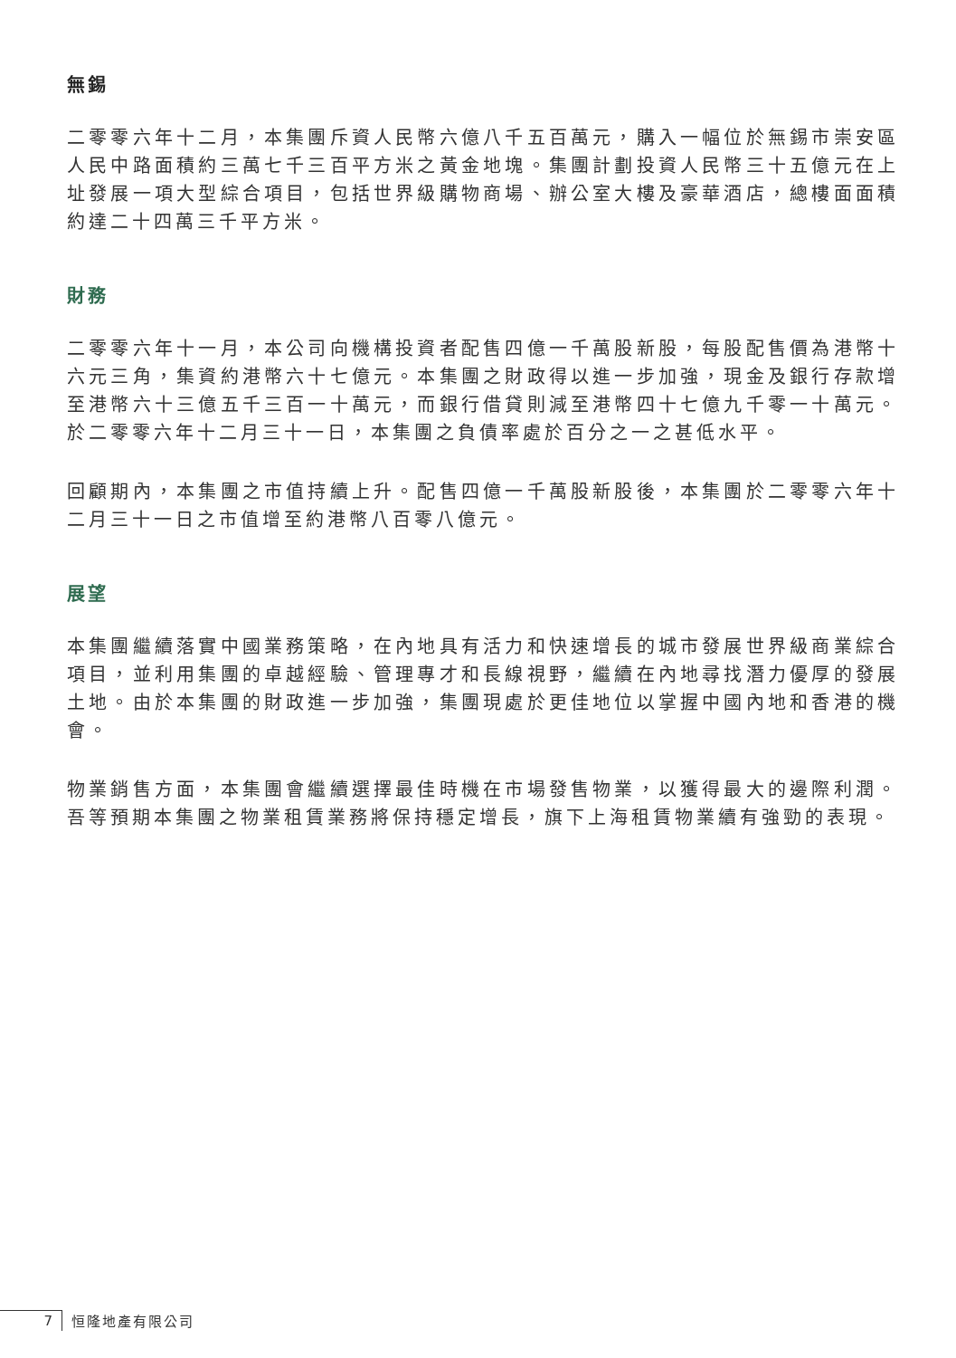無錫
二零零六年十二月，本集團斥資人民幣六億八千五百萬元，購入一幅位於無錫市崇安區人民中路面積約三萬七千三百平方米之黃金地塊。集團計劃投資人民幣三十五億元在上址發展一項大型綜合項目，包括世界級購物商場、辦公室大樓及豪華酒店，總樓面面積約達二十四萬三千平方米。
財務
二零零六年十一月，本公司向機構投資者配售四億一千萬股新股，每股配售價為港幣十六元三角，集資約港幣六十七億元。本集團之財政得以進一步加強，現金及銀行存款增至港幣六十三億五千三百一十萬元，而銀行借貸則減至港幣四十七億九千零一十萬元。於二零零六年十二月三十一日，本集團之負債率處於百分之一之甚低水平。
回顧期內，本集團之市值持續上升。配售四億一千萬股新股後，本集團於二零零六年十二月三十一日之市值增至約港幣八百零八億元。
展望
本集團繼續落實中國業務策略，在內地具有活力和快速增長的城市發展世界級商業綜合項目，並利用集團的卓越經驗、管理專才和長線視野，繼續在內地尋找潛力優厚的發展土地。由於本集團的財政進一步加強，集團現處於更佳地位以掌握中國內地和香港的機會。
物業銷售方面，本集團會繼續選擇最佳時機在市場發售物業，以獲得最大的邊際利潤。吾等預期本集團之物業租賃業務將保持穩定增長，旗下上海租賃物業續有強勁的表現。
7 恒隆地產有限公司